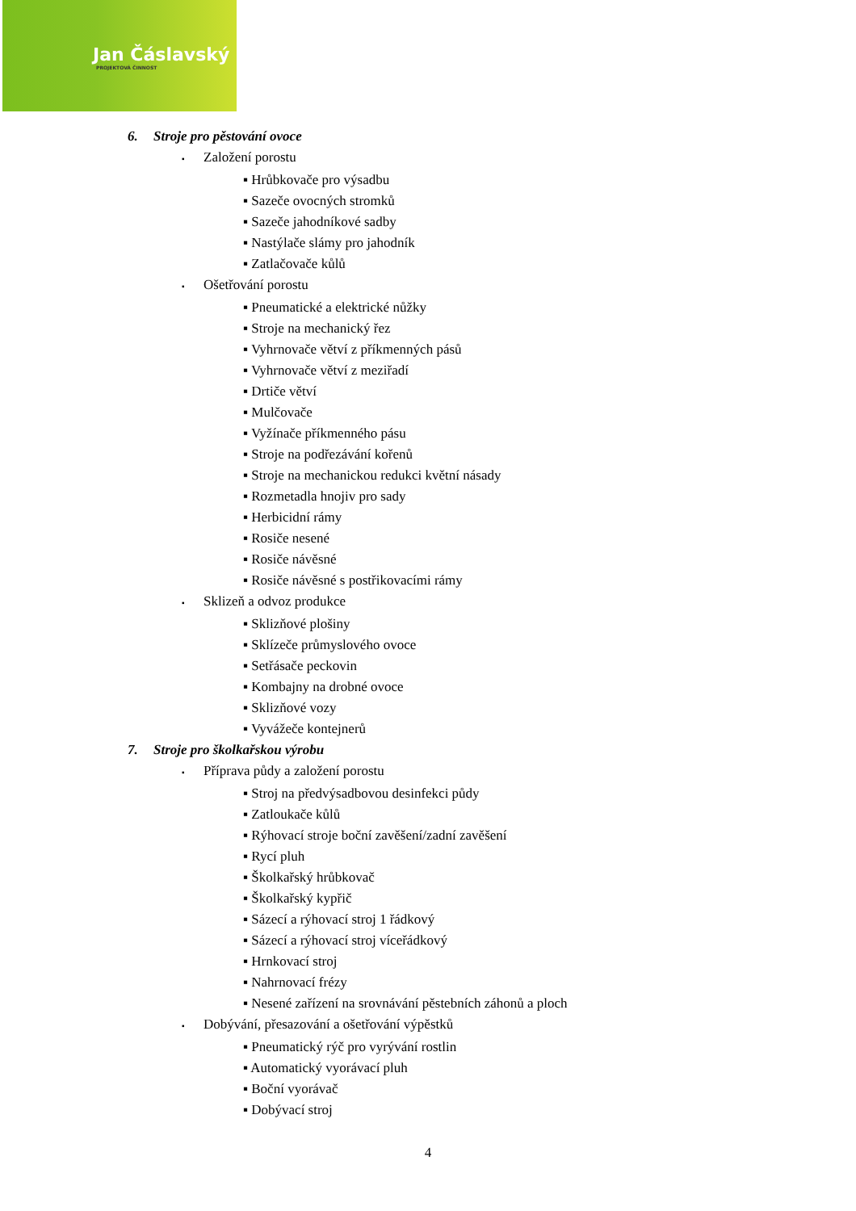Jan Čáslavský
PROJEKTOVÁ ČINNOST
6. Stroje pro pěstování ovoce
▪ Založení porostu
▪ Hrůbkovače pro výsadbu
▪ Sazeče ovocných stromků
▪ Sazeče jahodníkové sadby
▪ Nastýlače slámy pro jahodník
▪ Zatlačovače kůlů
▪ Ošetřování porostu
▪ Pneumatické a elektrické nůžky
▪ Stroje na mechanický řez
▪ Vyhrnovače větví z příkmenných pásů
▪ Vyhrnovače větví z meziřadí
▪ Drtiče větví
▪ Mulčovače
▪ Vyžínače příkmenného pásu
▪ Stroje na podřezávání kořenů
▪ Stroje na mechanickou redukci květní násady
▪ Rozmetadla hnojiv pro sady
▪ Herbicidní rámy
▪ Rosiče nesené
▪ Rosiče návěsné
▪ Rosiče návěsné s postřikovacími rámy
▪ Sklizeň a odvoz produkce
▪ Sklizňové plošiny
▪ Sklízeče průmyslového ovoce
▪ Setřásače peckovin
▪ Kombajny na drobné ovoce
▪ Sklizňové vozy
▪ Vyvážeče kontejnerů
7. Stroje pro školkařskou výrobu
▪ Příprava půdy a založení porostu
▪ Stroj na předvýsadbovou desinfekci půdy
▪ Zatloukače kůlů
▪ Rýhovací stroje boční zavěšení/zadní zavěšení
▪ Rycí pluh
▪ Školkařský hrůbkovač
▪ Školkařský kypřič
▪ Sázecí a rýhovací stroj 1 řádkový
▪ Sázecí a rýhovací stroj víceřádkový
▪ Hrnkovací stroj
▪ Nahrnovací frézy
▪ Nesené zařízení na srovnávání pěstebních záhonů a ploch
▪ Dobývání, přesazování a ošetřování výpěstků
▪ Pneumatický rýč pro vyrývání rostlin
▪ Automatický vyorávací pluh
▪ Boční vyorávač
▪ Dobývací stroj
4